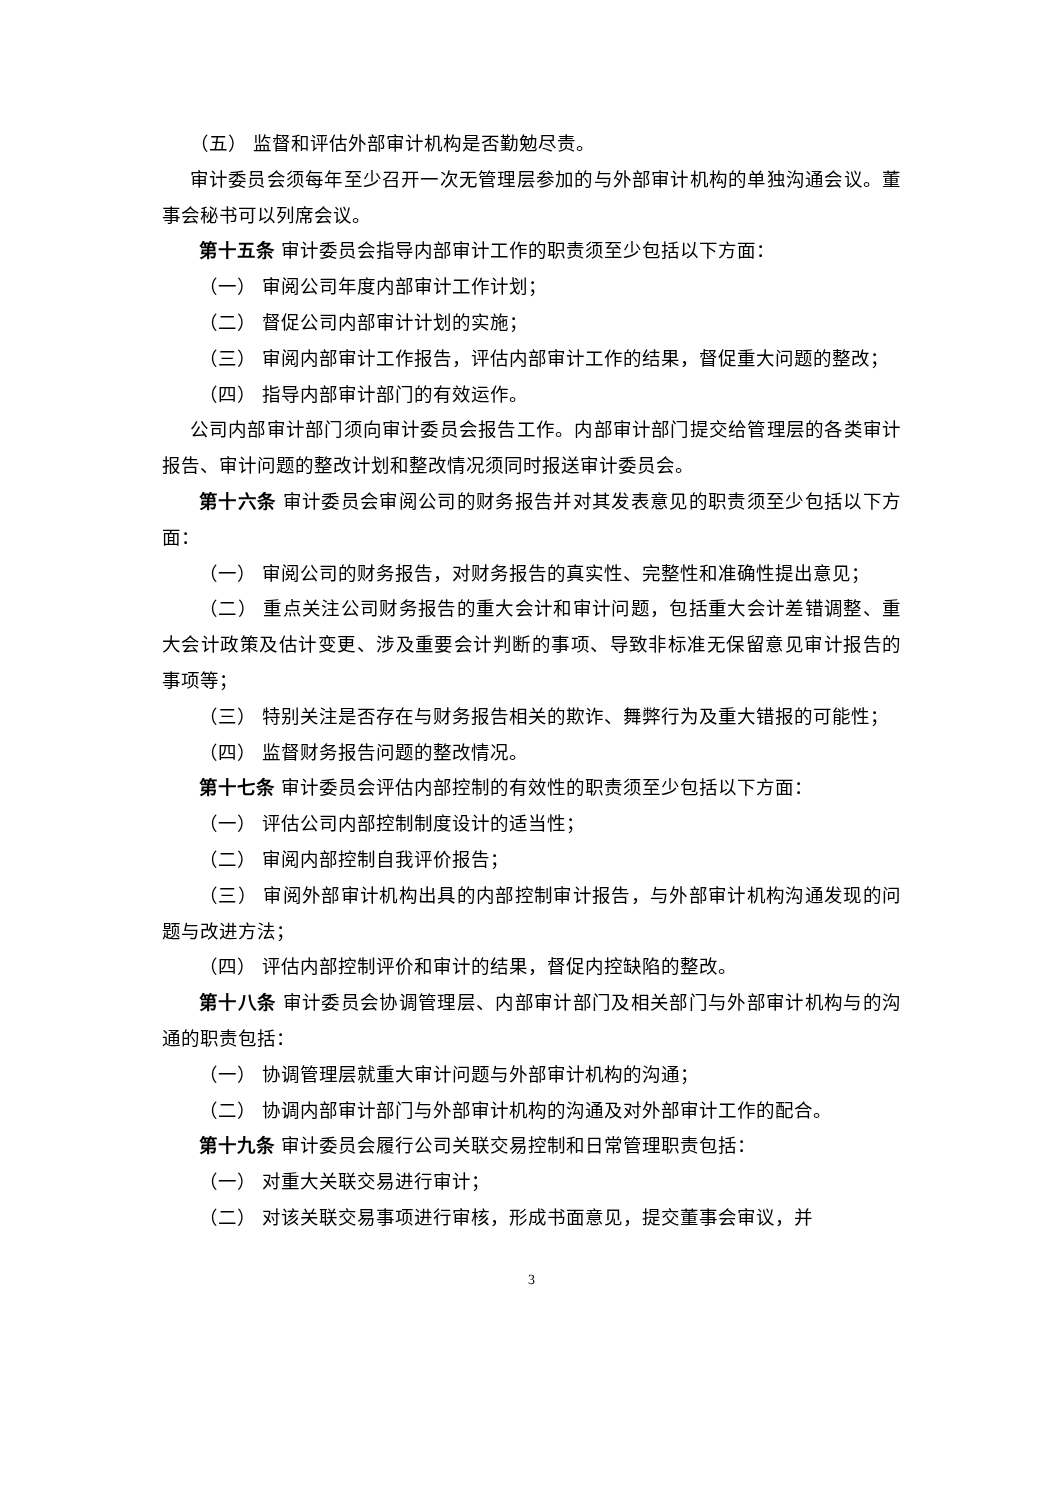（五） 监督和评估外部审计机构是否勤勉尽责。
审计委员会须每年至少召开一次无管理层参加的与外部审计机构的单独沟通会议。董事会秘书可以列席会议。
第十五条 审计委员会指导内部审计工作的职责须至少包括以下方面：
（一） 审阅公司年度内部审计工作计划；
（二） 督促公司内部审计计划的实施；
（三） 审阅内部审计工作报告，评估内部审计工作的结果，督促重大问题的整改；
（四） 指导内部审计部门的有效运作。
公司内部审计部门须向审计委员会报告工作。内部审计部门提交给管理层的各类审计报告、审计问题的整改计划和整改情况须同时报送审计委员会。
第十六条 审计委员会审阅公司的财务报告并对其发表意见的职责须至少包括以下方面：
（一） 审阅公司的财务报告，对财务报告的真实性、完整性和准确性提出意见；
（二） 重点关注公司财务报告的重大会计和审计问题，包括重大会计差错调整、重大会计政策及估计变更、涉及重要会计判断的事项、导致非标准无保留意见审计报告的事项等；
（三） 特别关注是否存在与财务报告相关的欺诈、舞弊行为及重大错报的可能性；
（四） 监督财务报告问题的整改情况。
第十七条 审计委员会评估内部控制的有效性的职责须至少包括以下方面：
（一） 评估公司内部控制制度设计的适当性；
（二） 审阅内部控制自我评价报告；
（三） 审阅外部审计机构出具的内部控制审计报告，与外部审计机构沟通发现的问题与改进方法；
（四） 评估内部控制评价和审计的结果，督促内控缺陷的整改。
第十八条 审计委员会协调管理层、内部审计部门及相关部门与外部审计机构与的沟通的职责包括：
（一） 协调管理层就重大审计问题与外部审计机构的沟通；
（二） 协调内部审计部门与外部审计机构的沟通及对外部审计工作的配合。
第十九条 审计委员会履行公司关联交易控制和日常管理职责包括：
（一） 对重大关联交易进行审计；
（二） 对该关联交易事项进行审核，形成书面意见，提交董事会审议，并
3